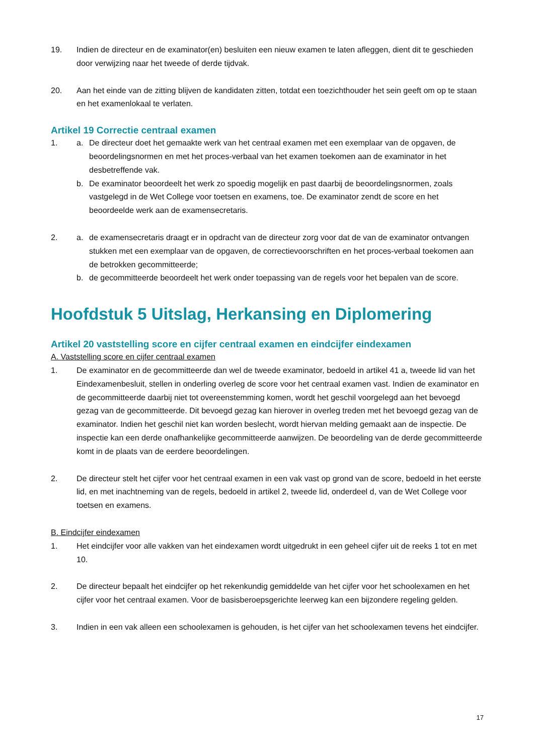19. Indien de directeur en de examinator(en) besluiten een nieuw examen te laten afleggen, dient dit te geschieden door verwijzing naar het tweede of derde tijdvak.
20. Aan het einde van de zitting blijven de kandidaten zitten, totdat een toezichthouder het sein geeft om op te staan en het examenlokaal te verlaten.
Artikel 19 Correctie centraal examen
1. a. De directeur doet het gemaakte werk van het centraal examen met een exemplaar van de opgaven, de beoordelingsnormen en met het proces-verbaal van het examen toekomen aan de examinator in het desbetreffende vak.
b. De examinator beoordeelt het werk zo spoedig mogelijk en past daarbij de beoordelingsnormen, zoals vastgelegd in de Wet College voor toetsen en examens, toe. De examinator zendt de score en het beoordeelde werk aan de examensecretaris.
2. a. de examensecretaris draagt er in opdracht van de directeur zorg voor dat de van de examinator ontvangen stukken met een exemplaar van de opgaven, de correctievoorschriften en het proces-verbaal toekomen aan de betrokken gecommitteerde;
b. de gecommitteerde beoordeelt het werk onder toepassing van de regels voor het bepalen van de score.
Hoofdstuk 5 Uitslag, Herkansing en Diplomering
Artikel 20 vaststelling score en cijfer centraal examen en eindcijfer eindexamen
A. Vaststelling score en cijfer centraal examen
1. De examinator en de gecommitteerde dan wel de tweede examinator, bedoeld in artikel 41 a, tweede lid van het Eindexamenbesluit, stellen in onderling overleg de score voor het centraal examen vast. Indien de examinator en de gecommitteerde daarbij niet tot overeenstemming komen, wordt het geschil voorgelegd aan het bevoegd gezag van de gecommitteerde. Dit bevoegd gezag kan hierover in overleg treden met het bevoegd gezag van de examinator. Indien het geschil niet kan worden beslecht, wordt hiervan melding gemaakt aan de inspectie. De inspectie kan een derde onafhankelijke gecommitteerde aanwijzen. De beoordeling van de derde gecommitteerde komt in de plaats van de eerdere beoordelingen.
2. De directeur stelt het cijfer voor het centraal examen in een vak vast op grond van de score, bedoeld in het eerste lid, en met inachtneming van de regels, bedoeld in artikel 2, tweede lid, onderdeel d, van de Wet College voor toetsen en examens.
B. Eindcijfer eindexamen
1. Het eindcijfer voor alle vakken van het eindexamen wordt uitgedrukt in een geheel cijfer uit de reeks 1 tot en met 10.
2. De directeur bepaalt het eindcijfer op het rekenkundig gemiddelde van het cijfer voor het schoolexamen en het cijfer voor het centraal examen. Voor de basisberoepsgerichte leerweg kan een bijzondere regeling gelden.
3. Indien in een vak alleen een schoolexamen is gehouden, is het cijfer van het schoolexamen tevens het eindcijfer.
17